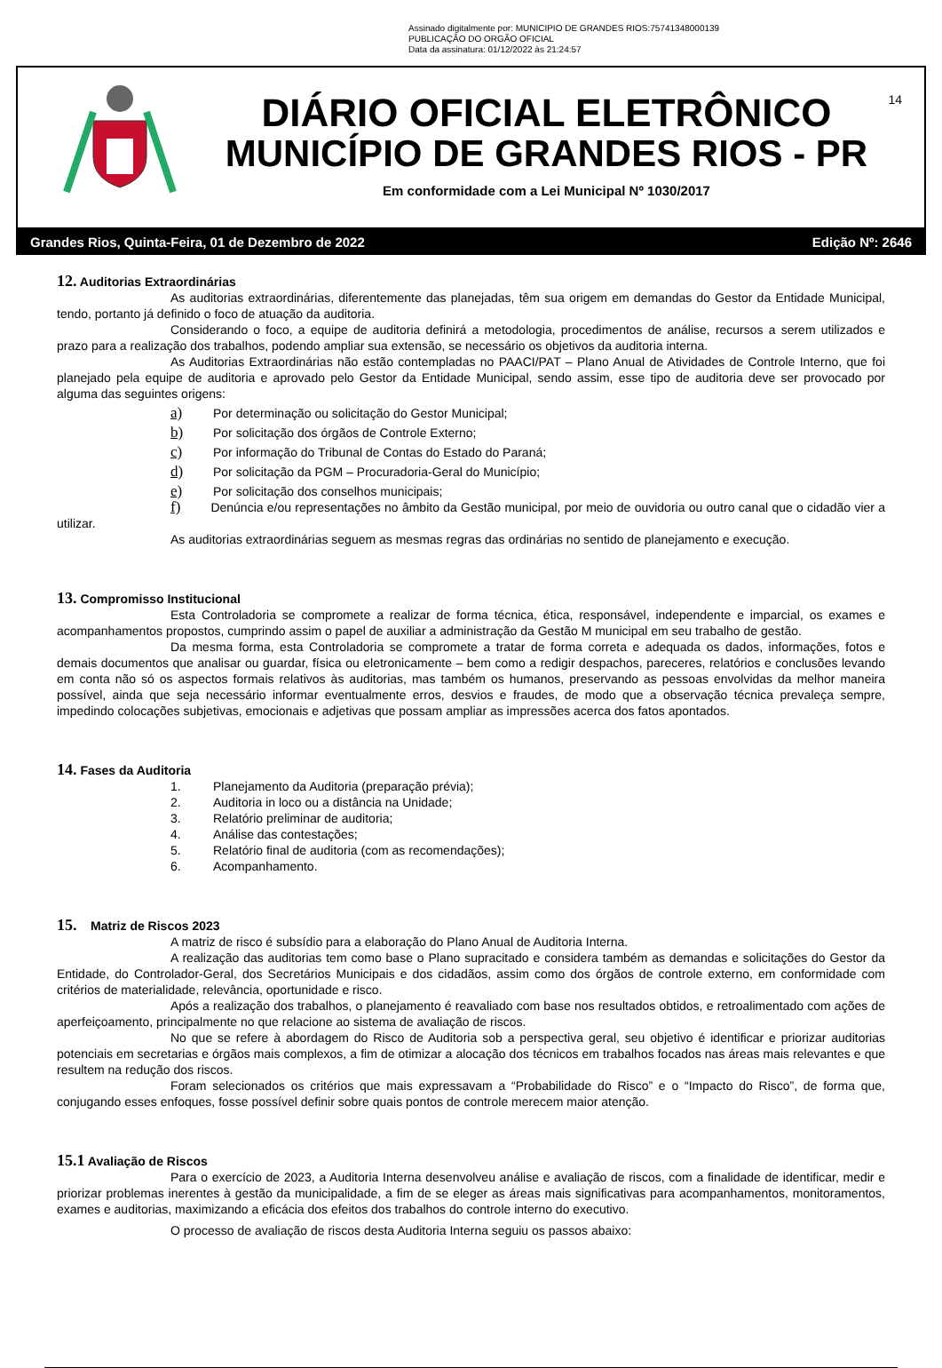Assinado digitalmente por: MUNICIPIO DE GRANDES RIOS:75741348000139
PUBLICAÇÃO DO ORGÃO OFICIAL
Data da assinatura: 01/12/2022 às 21:24:57
14
DIÁRIO OFICIAL ELETRÔNICO
MUNICÍPIO DE GRANDES RIOS - PR
Em conformidade com a Lei Municipal Nº 1030/2017
Grandes Rios, Quinta-Feira, 01 de Dezembro de 2022 Edição Nº: 2646
12. Auditorias Extraordinárias
As auditorias extraordinárias, diferentemente das planejadas, têm sua origem em demandas do Gestor da Entidade Municipal, tendo, portanto já definido o foco de atuação da auditoria.
Considerando o foco, a equipe de auditoria definirá a metodologia, procedimentos de análise, recursos a serem utilizados e prazo para a realização dos trabalhos, podendo ampliar sua extensão, se necessário os objetivos da auditoria interna.
As Auditorias Extraordinárias não estão contempladas no PAACI/PAT – Plano Anual de Atividades de Controle Interno, que foi planejado pela equipe de auditoria e aprovado pelo Gestor da Entidade Municipal, sendo assim, esse tipo de auditoria deve ser provocado por alguma das seguintes origens:
a) Por determinação ou solicitação do Gestor Municipal;
b) Por solicitação dos órgãos de Controle Externo;
c) Por informação do Tribunal de Contas do Estado do Paraná;
d) Por solicitação da PGM – Procuradoria-Geral do Município;
e) Por solicitação dos conselhos municipais;
f) Denúncia e/ou representações no âmbito da Gestão municipal, por meio de ouvidoria ou outro canal que o cidadão vier a utilizar.
As auditorias extraordinárias seguem as mesmas regras das ordinárias no sentido de planejamento e execução.
13. Compromisso Institucional
Esta Controladoria se compromete a realizar de forma técnica, ética, responsável, independente e imparcial, os exames e acompanhamentos propostos, cumprindo assim o papel de auxiliar a administração da Gestão M municipal em seu trabalho de gestão.
Da mesma forma, esta Controladoria se compromete a tratar de forma correta e adequada os dados, informações, fotos e demais documentos que analisar ou guardar, física ou eletronicamente – bem como a redigir despachos, pareceres, relatórios e conclusões levando em conta não só os aspectos formais relativos às auditorias, mas também os humanos, preservando as pessoas envolvidas da melhor maneira possível, ainda que seja necessário informar eventualmente erros, desvios e fraudes, de modo que a observação técnica prevaleça sempre, impedindo colocações subjetivas, emocionais e adjetivas que possam ampliar as impressões acerca dos fatos apontados.
14. Fases da Auditoria
1. Planejamento da Auditoria (preparação prévia);
2. Auditoria in loco ou a distância na Unidade;
3. Relatório preliminar de auditoria;
4. Análise das contestações;
5. Relatório final de auditoria (com as recomendações);
6. Acompanhamento.
15. Matriz de Riscos 2023
A matriz de risco é subsídio para a elaboração do Plano Anual de Auditoria Interna.
A realização das auditorias tem como base o Plano supracitado e considera também as demandas e solicitações do Gestor da Entidade, do Controlador-Geral, dos Secretários Municipais e dos cidadãos, assim como dos órgãos de controle externo, em conformidade com critérios de materialidade, relevância, oportunidade e risco.
Após a realização dos trabalhos, o planejamento é reavaliado com base nos resultados obtidos, e retroalimentado com ações de aperfeiçoamento, principalmente no que relacione ao sistema de avaliação de riscos.
No que se refere à abordagem do Risco de Auditoria sob a perspectiva geral, seu objetivo é identificar e priorizar auditorias potenciais em secretarias e órgãos mais complexos, a fim de otimizar a alocação dos técnicos em trabalhos focados nas áreas mais relevantes e que resultem na redução dos riscos.
Foram selecionados os critérios que mais expressavam a “Probabilidade do Risco” e o “Impacto do Risco”, de forma que, conjugando esses enfoques, fosse possível definir sobre quais pontos de controle merecem maior atenção.
15.1 Avaliação de Riscos
Para o exercício de 2023, a Auditoria Interna desenvolveu análise e avaliação de riscos, com a finalidade de identificar, medir e priorizar problemas inerentes à gestão da municipalidade, a fim de se eleger as áreas mais significativas para acompanhamentos, monitoramentos, exames e auditorias, maximizando a eficácia dos efeitos dos trabalhos do controle interno do executivo.
O processo de avaliação de riscos desta Auditoria Interna seguiu os passos abaixo: